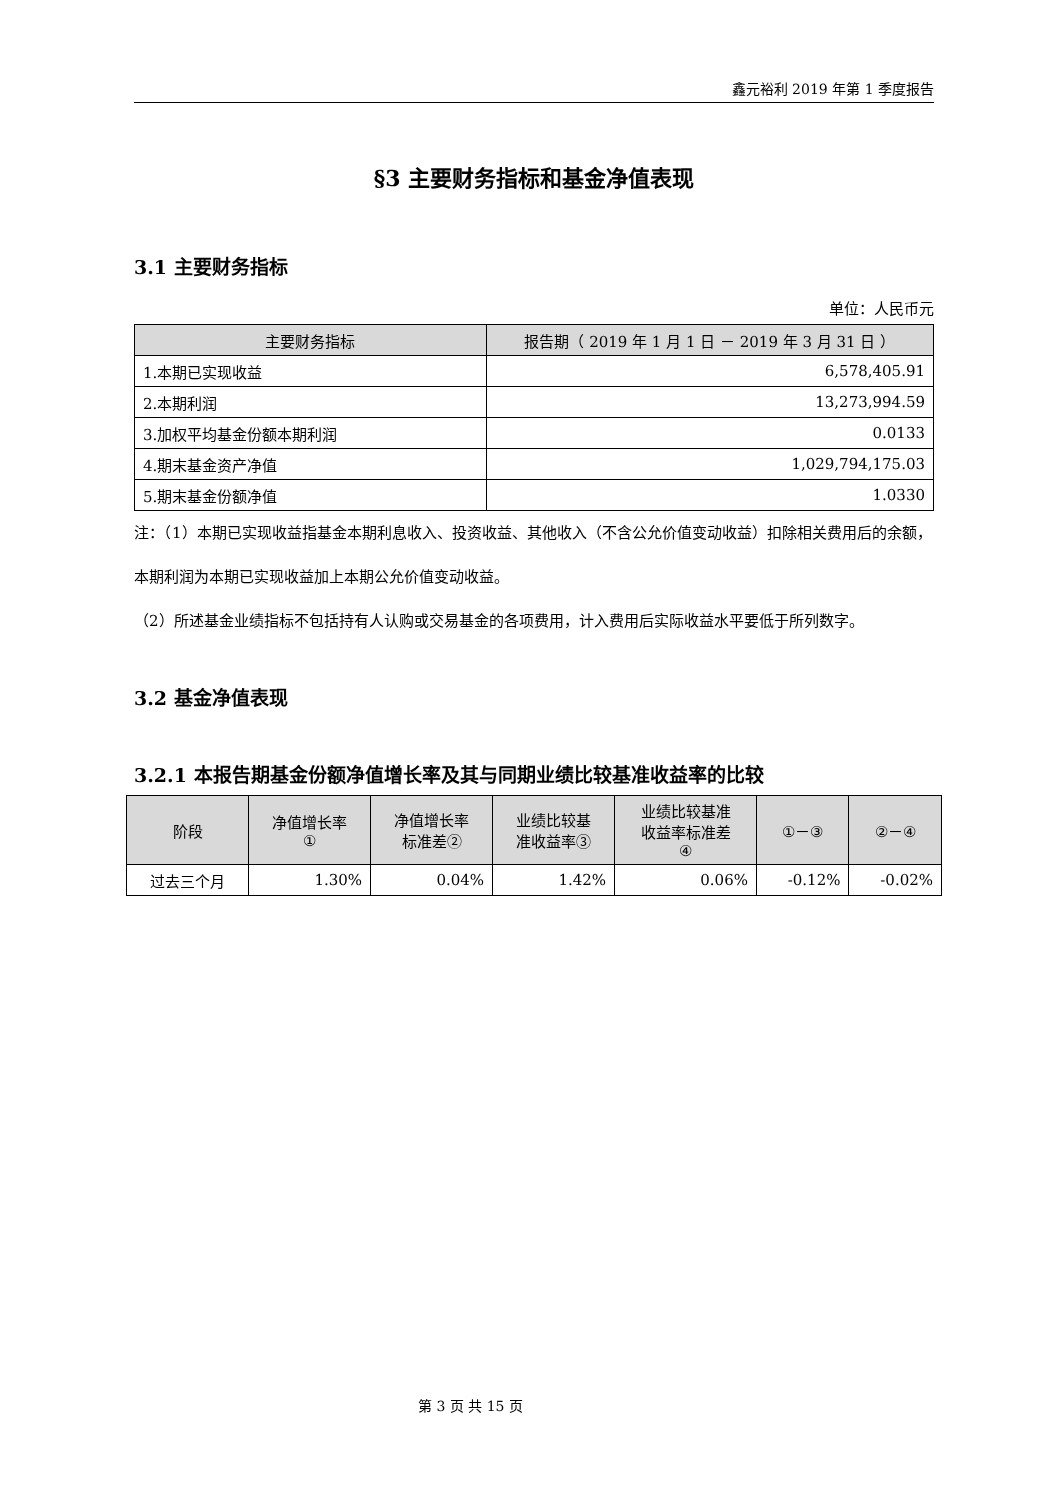鑫元裕利 2019 年第 1 季度报告
§3 主要财务指标和基金净值表现
3.1 主要财务指标
单位：人民币元
| 主要财务指标 | 报告期（ 2019 年 1 月 1 日 － 2019 年 3 月 31 日 ） |
| --- | --- |
| 1.本期已实现收益 | 6,578,405.91 |
| 2.本期利润 | 13,273,994.59 |
| 3.加权平均基金份额本期利润 | 0.0133 |
| 4.期末基金资产净值 | 1,029,794,175.03 |
| 5.期末基金份额净值 | 1.0330 |
注：（1）本期已实现收益指基金本期利息收入、投资收益、其他收入（不含公允价值变动收益）扣除相关费用后的余额，本期利润为本期已实现收益加上本期公允价值变动收益。
（2）所述基金业绩指标不包括持有人认购或交易基金的各项费用，计入费用后实际收益水平要低于所列数字。
3.2 基金净值表现
3.2.1 本报告期基金份额净值增长率及其与同期业绩比较基准收益率的比较
| 阶段 | 净值增长率 ① | 净值增长率 标准差② | 业绩比较基 准收益率③ | 业绩比较基准 收益率标准差 ④ | ①－③ | ②－④ |
| --- | --- | --- | --- | --- | --- | --- |
| 过去三个月 | 1.30% | 0.04% | 1.42% | 0.06% | -0.12% | -0.02% |
第 3 页 共 15 页